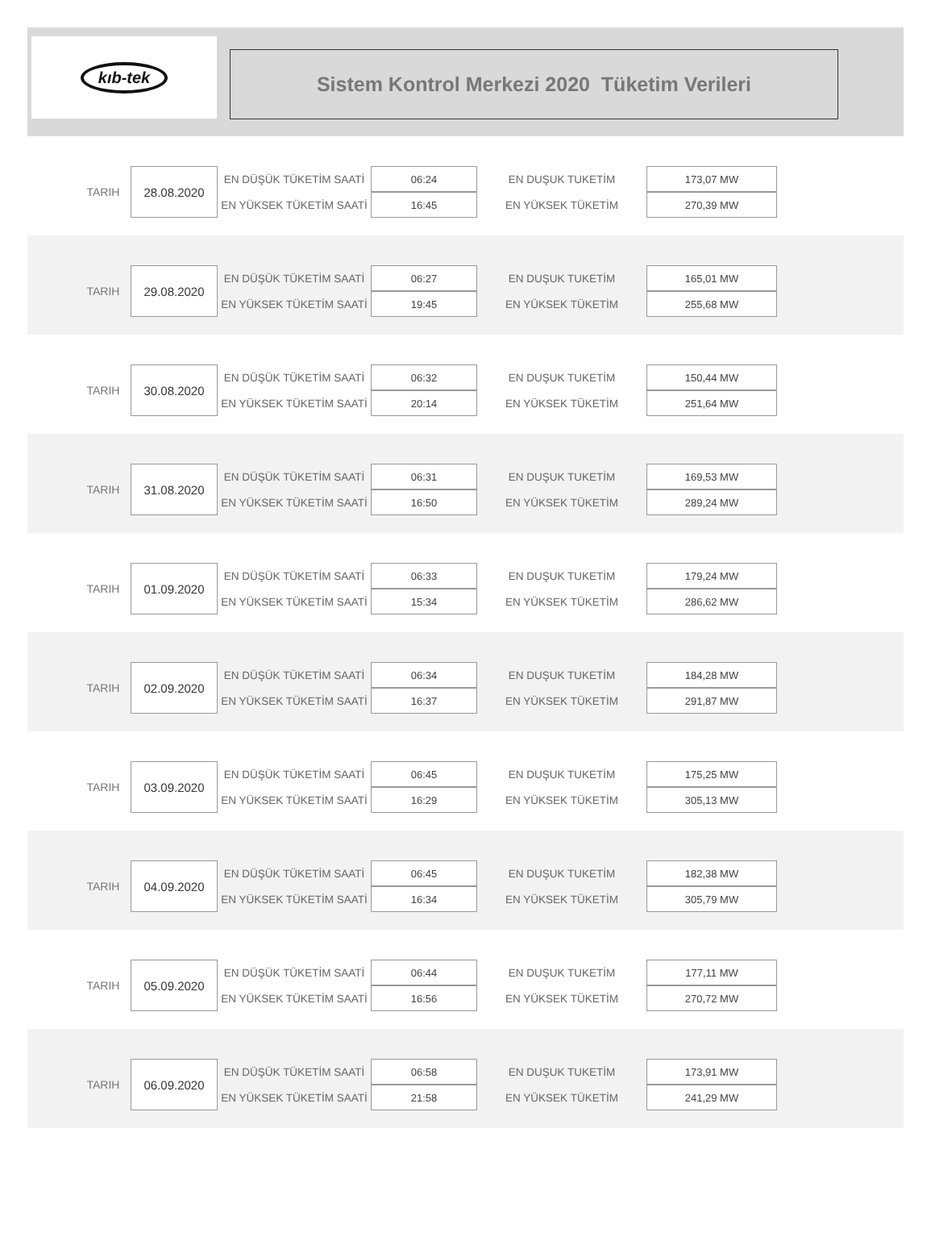kıb-tek
Sistem Kontrol Merkezi 2020 Tüketim Verileri
| TARIH | 28.08.2020 | EN DÜŞÜK TÜKETİM SAATİ | 06:24 | EN DUŞUK TUKETİM | 173,07 MW |
| | | EN YÜKSEK TÜKETİM SAATİ | 16:45 | EN YÜKSEK TÜKETİM | 270,39 MW |
| TARIH | 29.08.2020 | EN DÜŞÜK TÜKETİM SAATİ | 06:27 | EN DUŞUK TUKETİM | 165,01 MW |
| | | EN YÜKSEK TÜKETİM SAATİ | 19:45 | EN YÜKSEK TÜKETİM | 255,68 MW |
| TARIH | 30.08.2020 | EN DÜŞÜK TÜKETİM SAATİ | 06:32 | EN DUŞUK TUKETİM | 150,44 MW |
| | | EN YÜKSEK TÜKETİM SAATİ | 20:14 | EN YÜKSEK TÜKETİM | 251,64 MW |
| TARIH | 31.08.2020 | EN DÜŞÜK TÜKETİM SAATİ | 06:31 | EN DUŞUK TUKETİM | 169,53 MW |
| | | EN YÜKSEK TÜKETİM SAATİ | 16:50 | EN YÜKSEK TÜKETİM | 289,24 MW |
| TARIH | 01.09.2020 | EN DÜŞÜK TÜKETİM SAATİ | 06:33 | EN DUŞUK TUKETİM | 179,24 MW |
| | | EN YÜKSEK TÜKETİM SAATİ | 15:34 | EN YÜKSEK TÜKETİM | 286,62 MW |
| TARIH | 02.09.2020 | EN DÜŞÜK TÜKETİM SAATİ | 06:34 | EN DUŞUK TUKETİM | 184,28 MW |
| | | EN YÜKSEK TÜKETİM SAATİ | 16:37 | EN YÜKSEK TÜKETİM | 291,87 MW |
| TARIH | 03.09.2020 | EN DÜŞÜK TÜKETİM SAATİ | 06:45 | EN DUŞUK TUKETİM | 175,25 MW |
| | | EN YÜKSEK TÜKETİM SAATİ | 16:29 | EN YÜKSEK TÜKETİM | 305,13 MW |
| TARIH | 04.09.2020 | EN DÜŞÜK TÜKETİM SAATİ | 06:45 | EN DUŞUK TUKETİM | 182,38 MW |
| | | EN YÜKSEK TÜKETİM SAATİ | 16:34 | EN YÜKSEK TÜKETİM | 305,79 MW |
| TARIH | 05.09.2020 | EN DÜŞÜK TÜKETİM SAATİ | 06:44 | EN DUŞUK TUKETİM | 177,11 MW |
| | | EN YÜKSEK TÜKETİM SAATİ | 16:56 | EN YÜKSEK TÜKETİM | 270,72 MW |
| TARIH | 06.09.2020 | EN DÜŞÜK TÜKETİM SAATİ | 06:58 | EN DUŞUK TUKETİM | 173,91 MW |
| | | EN YÜKSEK TÜKETİM SAATİ | 21:58 | EN YÜKSEK TÜKETİM | 241,29 MW |